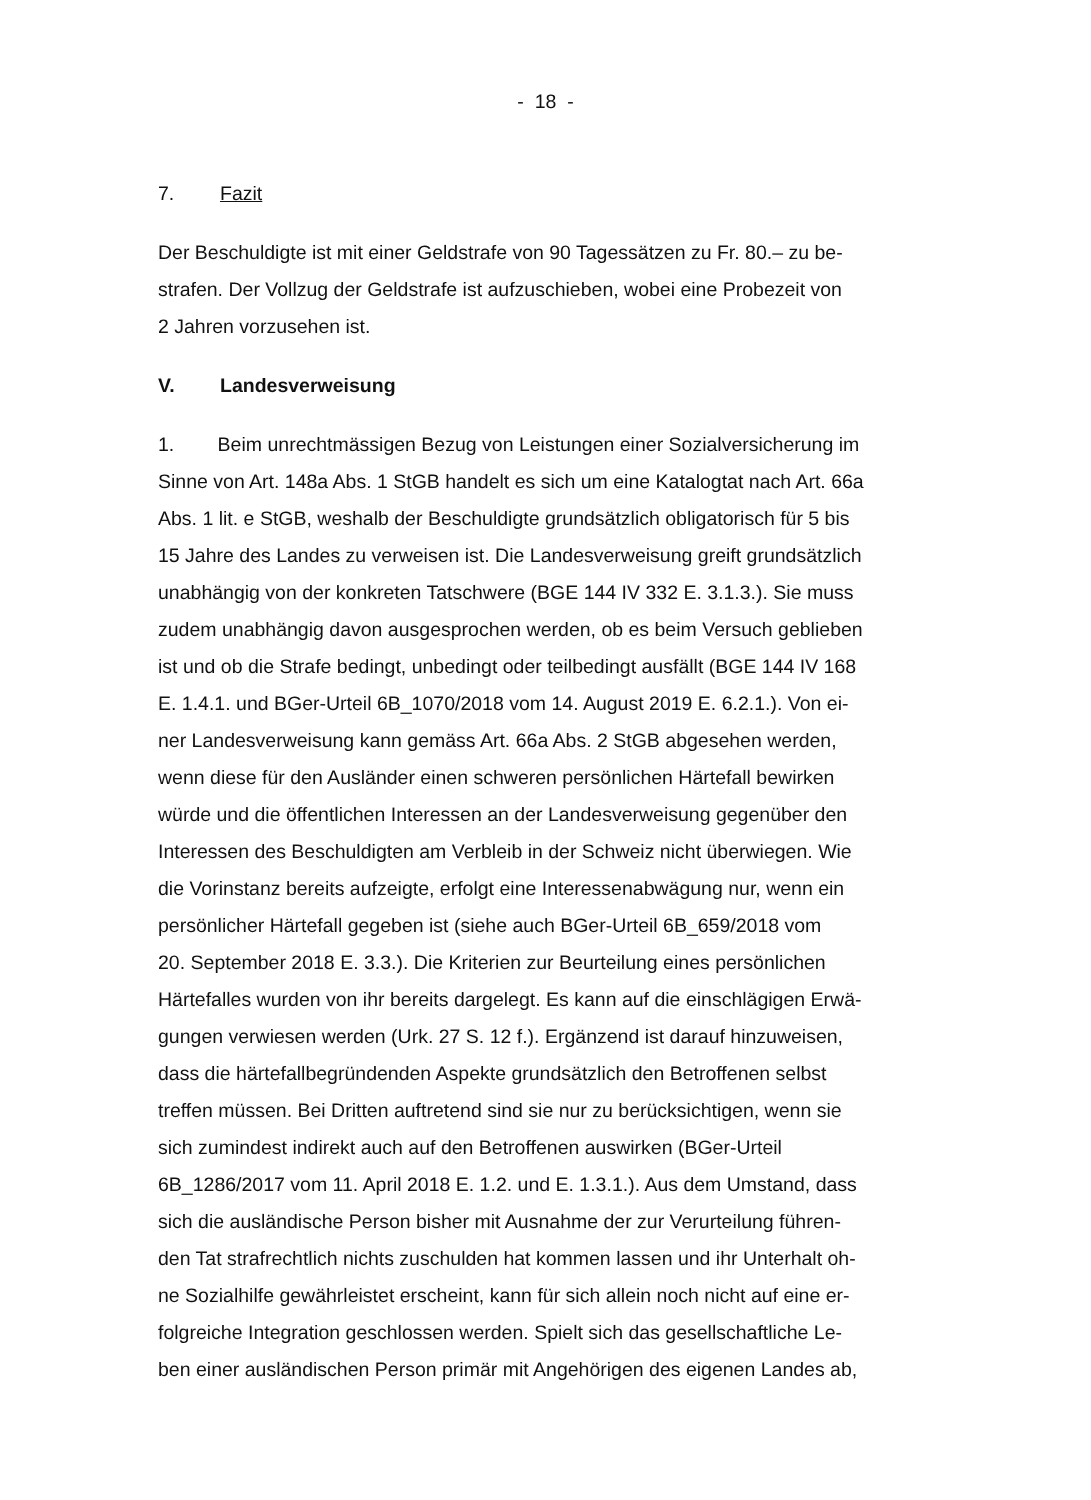- 18 -
7. Fazit
Der Beschuldigte ist mit einer Geldstrafe von 90 Tagessätzen zu Fr. 80.– zu be-
strafen. Der Vollzug der Geldstrafe ist aufzuschieben, wobei eine Probezeit von
2 Jahren vorzusehen ist.
V. Landesverweisung
1. Beim unrechtmässigen Bezug von Leistungen einer Sozialversicherung im
Sinne von Art. 148a Abs. 1 StGB handelt es sich um eine Katalogtat nach Art. 66a
Abs. 1 lit. e StGB, weshalb der Beschuldigte grundsätzlich obligatorisch für 5 bis
15 Jahre des Landes zu verweisen ist. Die Landesverweisung greift grundsätzlich
unabhängig von der konkreten Tatschwere (BGE 144 IV 332 E. 3.1.3.). Sie muss
zudem unabhängig davon ausgesprochen werden, ob es beim Versuch geblieben
ist und ob die Strafe bedingt, unbedingt oder teilbedingt ausfällt (BGE 144 IV 168
E. 1.4.1. und BGer-Urteil 6B_1070/2018 vom 14. August 2019 E. 6.2.1.). Von ei-
ner Landesverweisung kann gemäss Art. 66a Abs. 2 StGB abgesehen werden,
wenn diese für den Ausländer einen schweren persönlichen Härtefall bewirken
würde und die öffentlichen Interessen an der Landesverweisung gegenüber den
Interessen des Beschuldigten am Verbleib in der Schweiz nicht überwiegen. Wie
die Vorinstanz bereits aufzeigte, erfolgt eine Interessenabwägung nur, wenn ein
persönlicher Härtefall gegeben ist (siehe auch BGer-Urteil 6B_659/2018 vom
20. September 2018 E. 3.3.). Die Kriterien zur Beurteilung eines persönlichen
Härtefalles wurden von ihr bereits dargelegt. Es kann auf die einschlägigen Erwä-
gungen verwiesen werden (Urk. 27 S. 12 f.). Ergänzend ist darauf hinzuweisen,
dass die härtefallbegründenden Aspekte grundsätzlich den Betroffenen selbst
treffen müssen. Bei Dritten auftretend sind sie nur zu berücksichtigen, wenn sie
sich zumindest indirekt auch auf den Betroffenen auswirken (BGer-Urteil
6B_1286/2017 vom 11. April 2018 E. 1.2. und E. 1.3.1.). Aus dem Umstand, dass
sich die ausländische Person bisher mit Ausnahme der zur Verurteilung führen-
den Tat strafrechtlich nichts zuschulden hat kommen lassen und ihr Unterhalt oh-
ne Sozialhilfe gewährleistet erscheint, kann für sich allein noch nicht auf eine er-
folgreiche Integration geschlossen werden. Spielt sich das gesellschaftliche Le-
ben einer ausländischen Person primär mit Angehörigen des eigenen Landes ab,